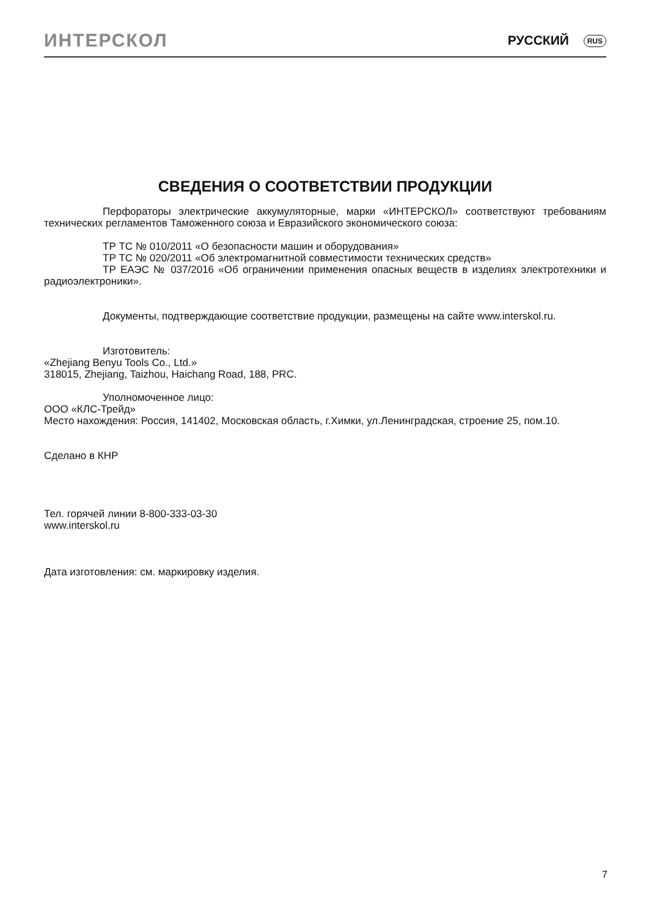ИНТЕРСКОЛ РУССКИЙ RUS
СВЕДЕНИЯ О СООТВЕТСТВИИ ПРОДУКЦИИ
Перфораторы электрические аккумуляторные, марки «ИНТЕРСКОЛ» соответствуют требованиям технических регламентов Таможенного союза и Евразийского экономического союза:
ТР ТС № 010/2011 «О безопасности машин и оборудования»
ТР ТС № 020/2011 «Об электромагнитной совместимости технических средств»
ТР ЕАЭС № 037/2016 «Об ограничении применения опасных веществ в изделиях электротехники и радиоэлектроники».
Документы, подтверждающие соответствие продукции, размещены на сайте www.interskol.ru.
Изготовитель:
«Zhejiang Benyu Tools Co., Ltd.»
318015, Zhejiang, Taizhou, Haichang Road, 188, PRC.
Уполномоченное лицо:
ООО «КЛС-Трейд»
Место нахождения: Россия, 141402, Московская область, г.Химки, ул.Ленинградская, строение 25, пом.10.
Сделано в КНР
Тел. горячей линии 8-800-333-03-30
www.interskol.ru
Дата изготовления: см. маркировку изделия.
7